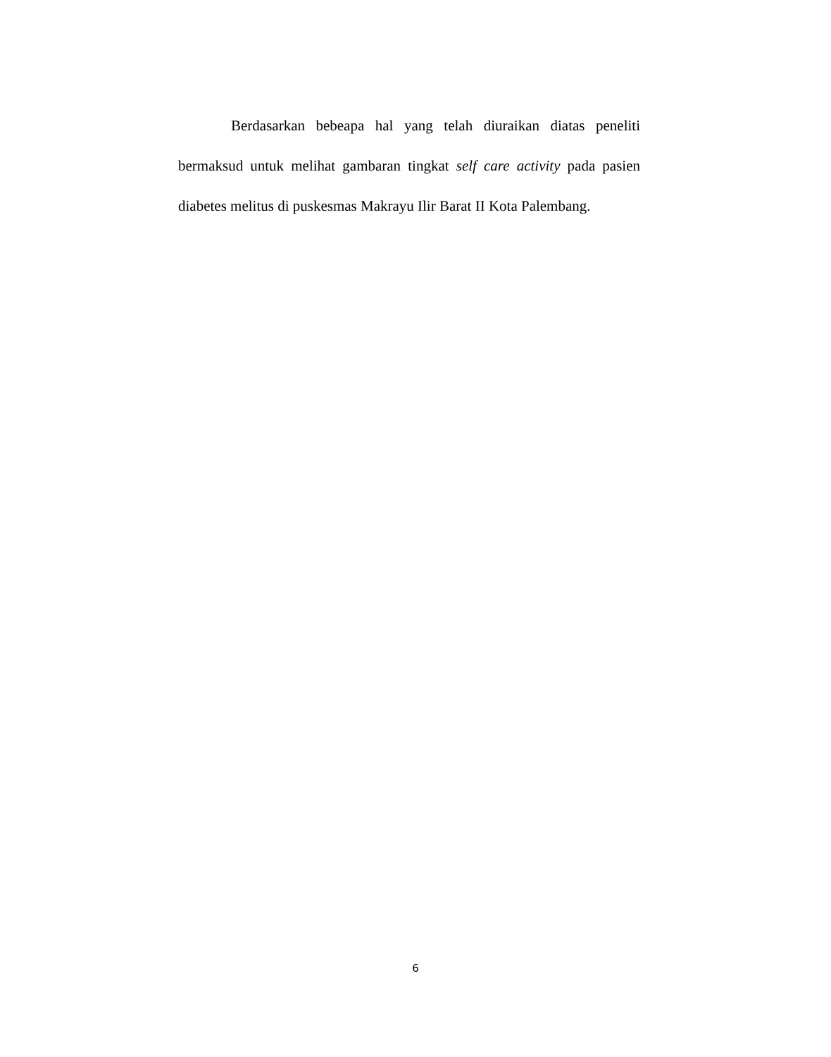Berdasarkan bebeapa hal yang telah diuraikan diatas peneliti bermaksud untuk melihat gambaran tingkat self care activity pada pasien diabetes melitus di puskesmas Makrayu Ilir Barat II Kota Palembang.
6